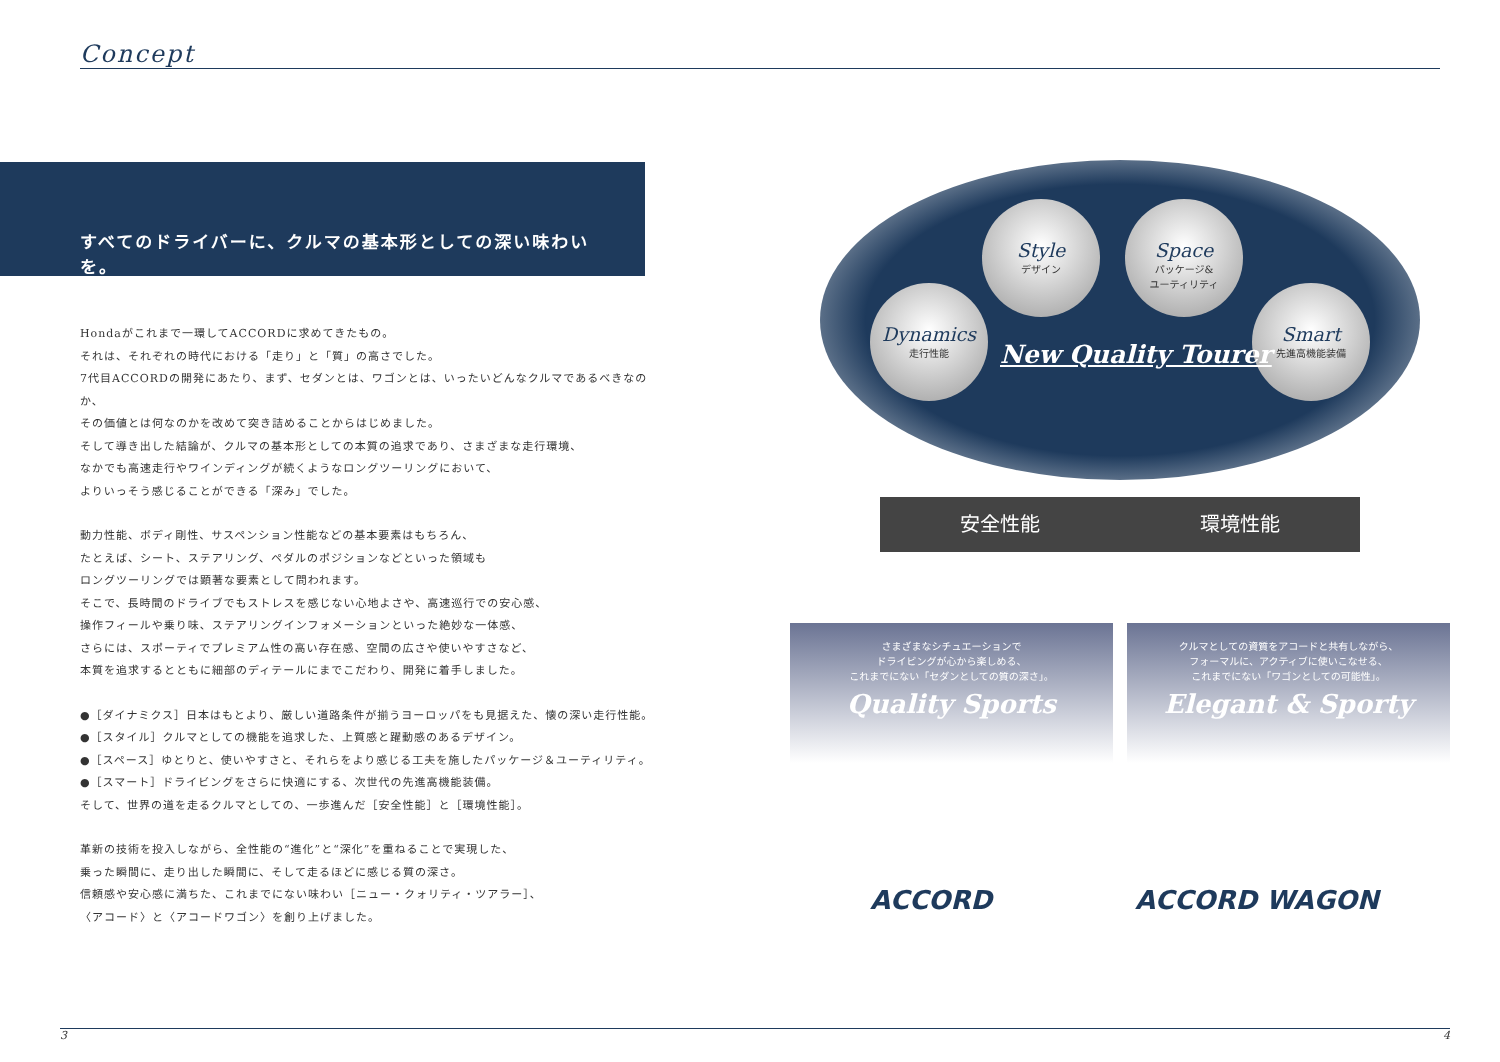Concept
すべてのドライバーに、クルマの基本形としての深い味わいを。
Hondaがこれまで一環してACCORDに求めてきたもの。
それは、それぞれの時代における「走り」と「質」の高さでした。
7代目ACCORDの開発にあたり、まず、セダンとは、ワゴンとは、いったいどんなクルマであるべきなのか、
その価値とは何なのかを改めて突き詰めることからはじめました。
そして導き出した結論が、クルマの基本形としての本質の追求であり、さまざまな走行環境、
なかでも高速走行やワインディングが続くようなロングツーリングにおいて、
よりいっそう感じることができる「深み」でした。
動力性能、ボディ剛性、サスペンション性能などの基本要素はもちろん、
たとえば、シート、ステアリング、ペダルのポジションなどといった領域も
ロングツーリングでは顕著な要素として問われます。
そこで、長時間のドライブでもストレスを感じない心地よさや、高速巡行での安心感、
操作フィールや乗り味、ステアリングインフォメーションといった絶妙な一体感、
さらには、スポーティでプレミアム性の高い存在感、空間の広さや使いやすさなど、
本質を追求するとともに細部のディテールにまでこだわり、開発に着手しました。
●［ダイナミクス］日本はもとより、厳しい道路条件が揃うヨーロッパをも見据えた、懐の深い走行性能。
●［スタイル］クルマとしての機能を追求した、上質感と躍動感のあるデザイン。
●［スペース］ゆとりと、使いやすさと、それらをより感じる工夫を施したパッケージ＆ユーティリティ。
●［スマート］ドライビングをさらに快適にする、次世代の先進高機能装備。
そして、世界の道を走るクルマとしての、一歩進んだ［安全性能］と［環境性能］。
革新の技術を投入しながら、全性能の“進化”と“深化”を重ねることで実現した、
乗った瞬間に、走り出した瞬間に、そして走るほどに感じる質の深さ。
信頼感や安心感に満ちた、これまでにない味わい［ニュー・クォリティ・ツアラー］、
〈アコード〉と〈アコードワゴン〉を創り上げました。
Dynamics
走行性能
Style
デザイン
Space
パッケージ&
ユーティリティ
Smart
先進高機能装備
New Quality Tourer
安全性能 環境性能
さまざまなシチュエーションで
ドライビングが心から楽しめる、
これまでにない「セダンとしての質の深さ」。
Quality Sports
クルマとしての資質をアコードと共有しながら、
フォーマルに、アクティブに使いこなせる、
これまでにない「ワゴンとしての可能性」。
Elegant & Sporty
ACCORD ACCORD WAGON
3 4